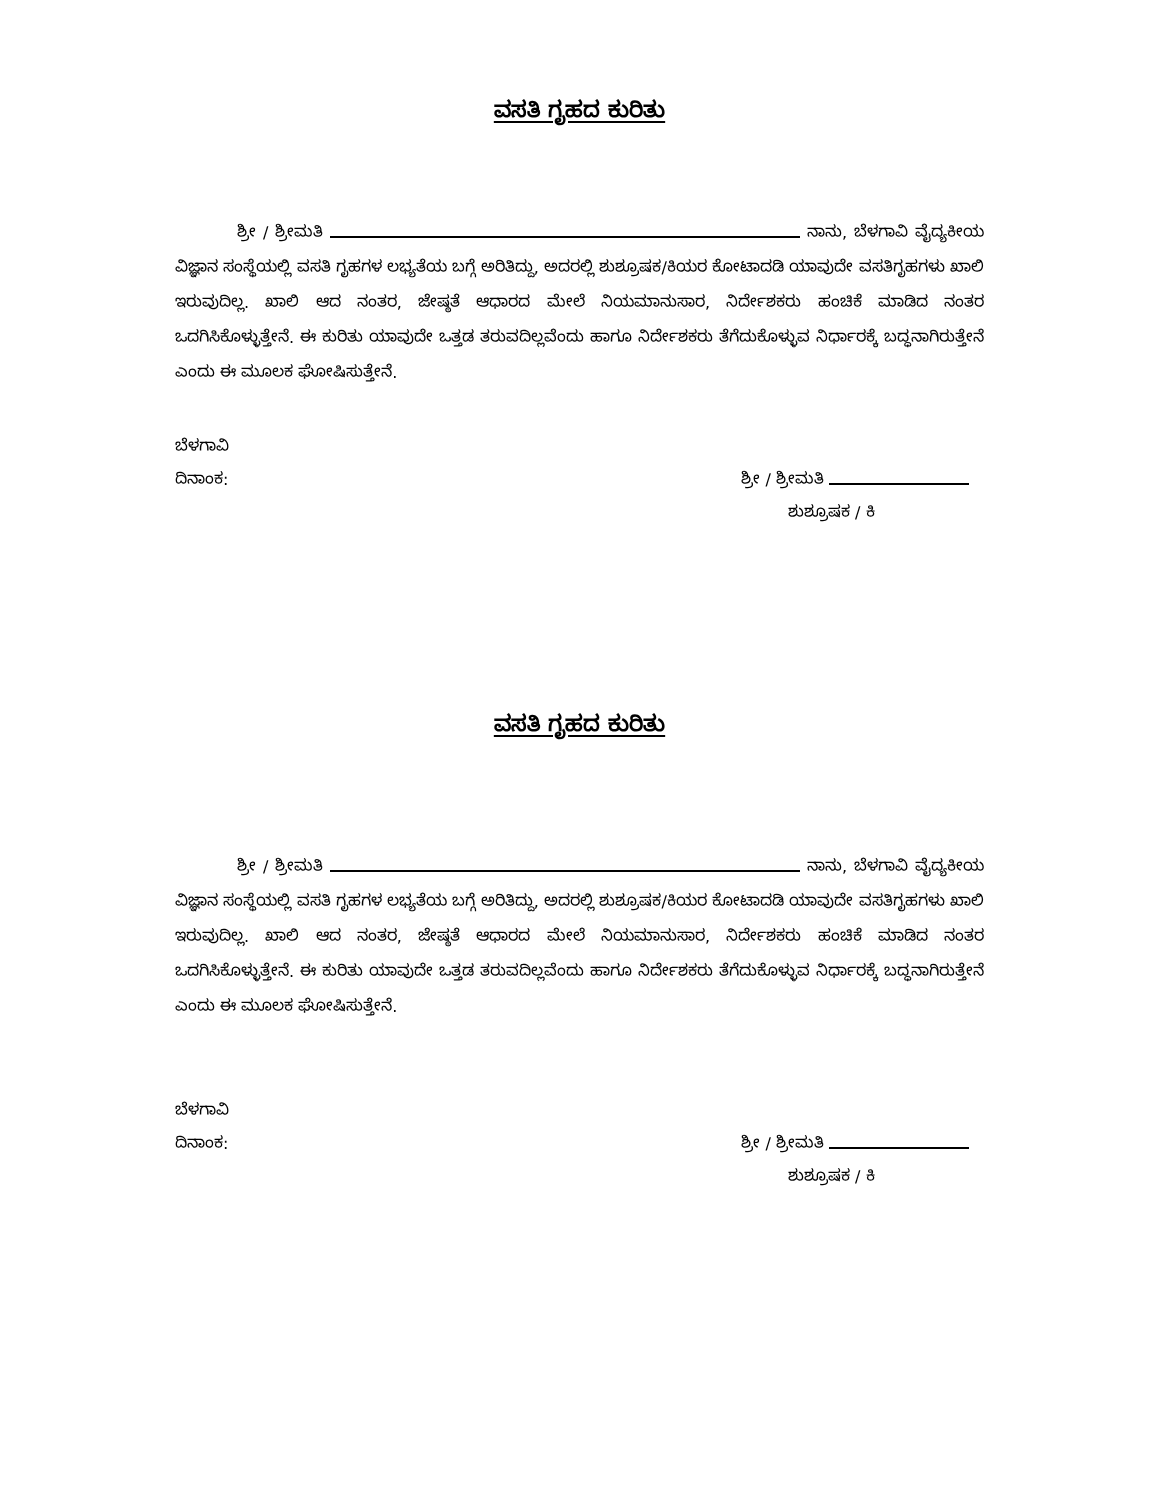ವಸತಿ ಗೃಹದ ಕುರಿತು
ಶ್ರೀ / ಶ್ರೀಮತಿ ನಾನು, ಬೆಳಗಾವಿ ವೈದ್ಯಕೀಯ ವಿಜ್ಞಾನ ಸಂಸ್ಥೆಯಲ್ಲಿ ವಸತಿ ಗೃಹಗಳ ಲಭ್ಯತೆಯ ಬಗ್ಗೆ ಅರಿತಿದ್ದು, ಅದರಲ್ಲಿ ಶುಶ್ರೂಷಕ/ಕಿಯರ ಕೋಟಾದಡಿ ಯಾವುದೇ ವಸತಿಗೃಹಗಳು ಖಾಲಿ ಇರುವುದಿಲ್ಲ. ಖಾಲಿ ಆದ ನಂತರ, ಜೇಷ್ಠತೆ ಆಧಾರದ ಮೇಲೆ ನಿಯಮಾನುಸಾರ, ನಿರ್ದೇಶಕರು ಹಂಚಿಕೆ ಮಾಡಿದ ನಂತರ ಒದಗಿಸಿಕೊಳ್ಳುತ್ತೇನೆ. ಈ ಕುರಿತು ಯಾವುದೇ ಒತ್ತಡ ತರುವದಿಲ್ಲವೆಂದು ಹಾಗೂ ನಿರ್ದೇಶಕರು ತೆಗೆದುಕೊಳ್ಳುವ ನಿರ್ಧಾರಕ್ಕೆ ಬದ್ಧನಾಗಿರುತ್ತೇನೆ ಎಂದು ಈ ಮೂಲಕ ಘೋಷಿಸುತ್ತೇನೆ.
ಬೆಳಗಾವಿ
ದಿನಾಂಕ: ಶ್ರೀ / ಶ್ರೀಮತಿ
ಶುಶ್ರೂಷಕ / ಕಿ
ವಸತಿ ಗೃಹದ ಕುರಿತು
ಶ್ರೀ / ಶ್ರೀಮತಿ ನಾನು, ಬೆಳಗಾವಿ ವೈದ್ಯಕೀಯ ವಿಜ್ಞಾನ ಸಂಸ್ಥೆಯಲ್ಲಿ ವಸತಿ ಗೃಹಗಳ ಲಭ್ಯತೆಯ ಬಗ್ಗೆ ಅರಿತಿದ್ದು, ಅದರಲ್ಲಿ ಶುಶ್ರೂಷಕ/ಕಿಯರ ಕೋಟಾದಡಿ ಯಾವುದೇ ವಸತಿಗೃಹಗಳು ಖಾಲಿ ಇರುವುದಿಲ್ಲ. ಖಾಲಿ ಆದ ನಂತರ, ಜೇಷ್ಠತೆ ಆಧಾರದ ಮೇಲೆ ನಿಯಮಾನುಸಾರ, ನಿರ್ದೇಶಕರು ಹಂಚಿಕೆ ಮಾಡಿದ ನಂತರ ಒದಗಿಸಿಕೊಳ್ಳುತ್ತೇನೆ. ಈ ಕುರಿತು ಯಾವುದೇ ಒತ್ತಡ ತರುವದಿಲ್ಲವೆಂದು ಹಾಗೂ ನಿರ್ದೇಶಕರು ತೆಗೆದುಕೊಳ್ಳುವ ನಿರ್ಧಾರಕ್ಕೆ ಬದ್ಧನಾಗಿರುತ್ತೇನೆ ಎಂದು ಈ ಮೂಲಕ ಘೋಷಿಸುತ್ತೇನೆ.
ಬೆಳಗಾವಿ
ದಿನಾಂಕ: ಶ್ರೀ / ಶ್ರೀಮತಿ
ಶುಶ್ರೂಷಕ / ಕಿ